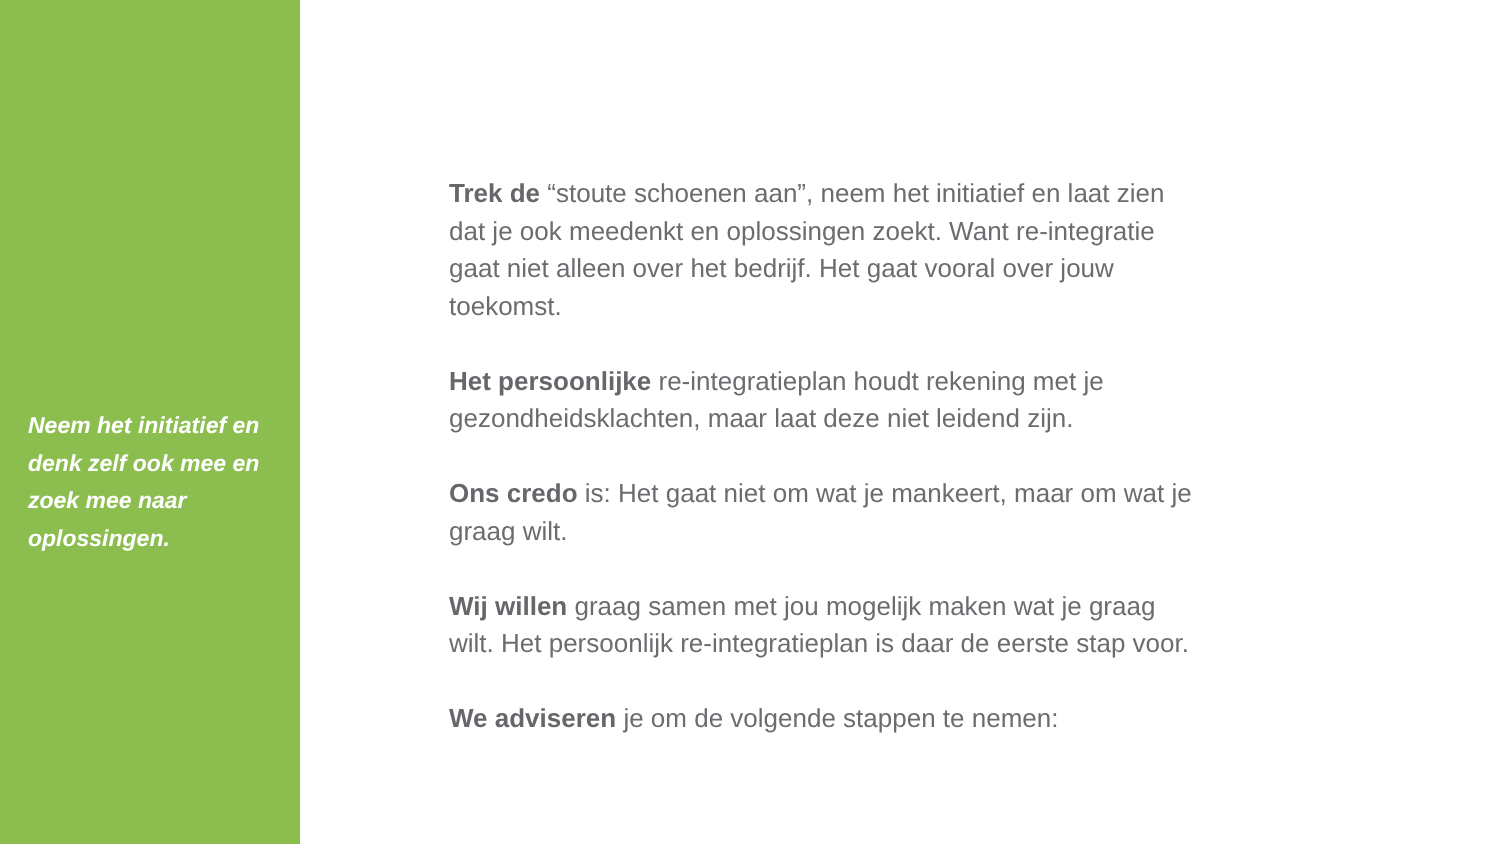Neem het initiatief en denk zelf ook mee en zoek mee naar oplossingen.
Trek de “stoute schoenen aan”, neem het initiatief en laat zien dat je ook meedenkt en oplossingen zoekt. Want re-integratie gaat niet alleen over het bedrijf. Het gaat vooral over jouw toekomst.
Het persoonlijke re-integratieplan houdt rekening met je gezondheidsklachten, maar laat deze niet leidend zijn.
Ons credo is: Het gaat niet om wat je mankeert, maar om wat je graag wilt.
Wij willen graag samen met jou mogelijk maken wat je graag wilt. Het persoonlijk re-integratieplan is daar de eerste stap voor.
We adviseren je om de volgende stappen te nemen: